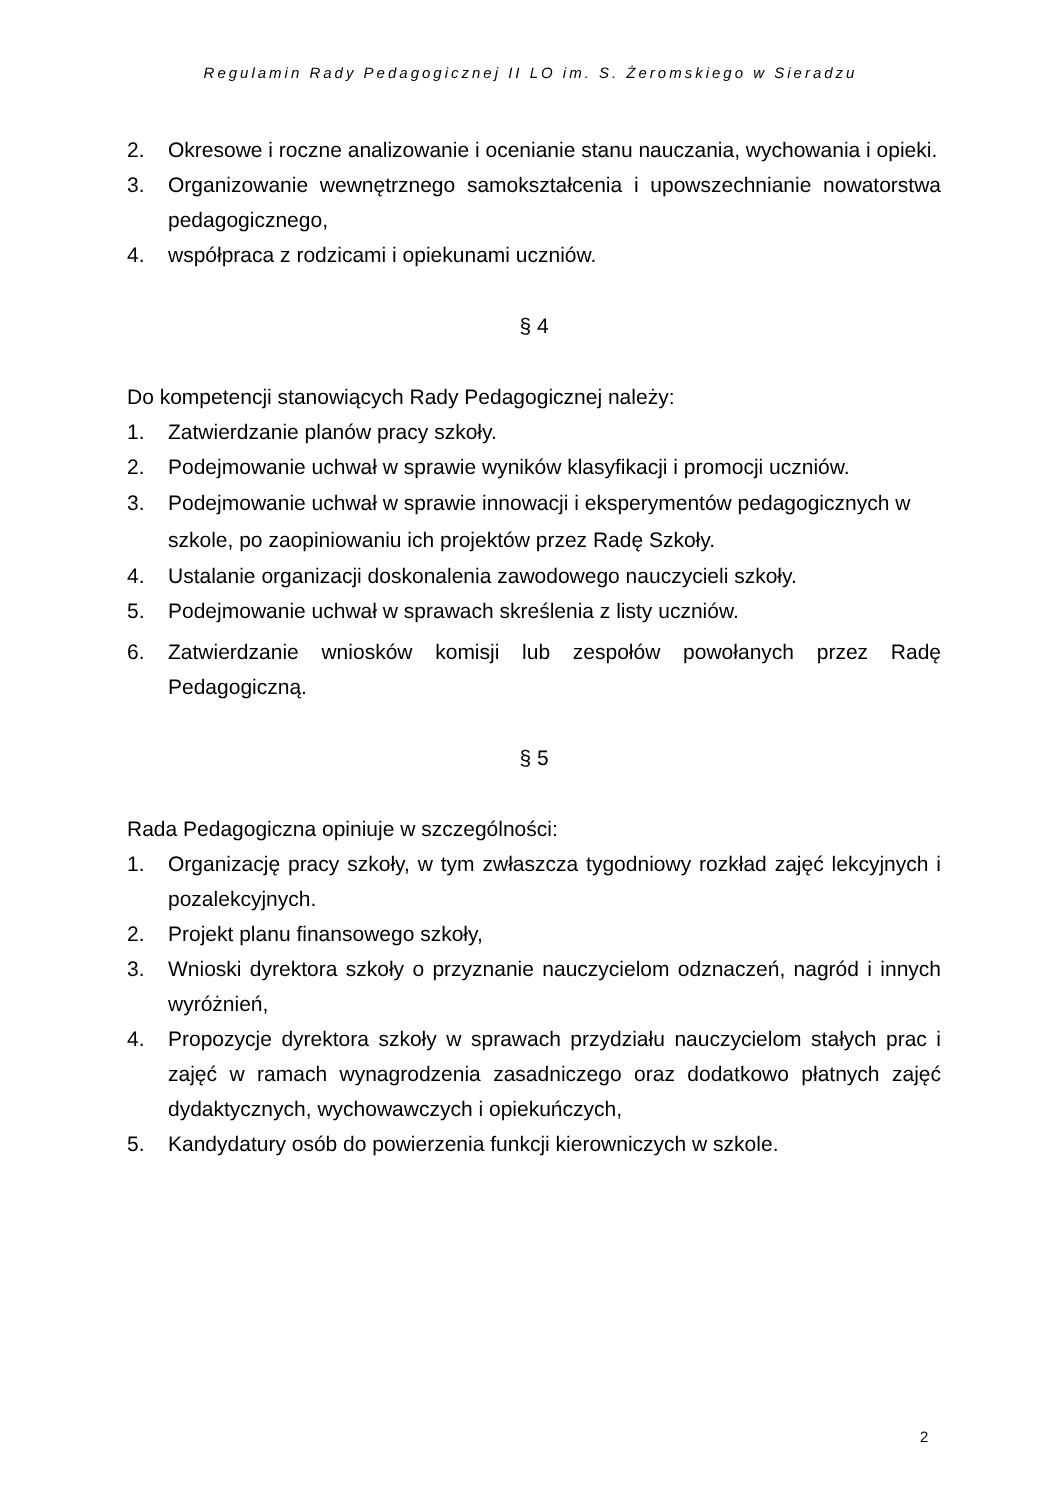Regulamin Rady Pedagogicznej II LO im. S. Żeromskiego w Sieradzu
2. Okresowe i roczne analizowanie i ocenianie stanu nauczania, wychowania i opieki.
3. Organizowanie wewnętrznego samokształcenia i upowszechnianie nowatorstwa pedagogicznego,
4. współpraca z rodzicami i opiekunami uczniów.
§ 4
Do kompetencji stanowiących Rady Pedagogicznej należy:
1. Zatwierdzanie planów pracy szkoły.
2. Podejmowanie uchwał w sprawie wyników klasyfikacji i promocji uczniów.
3. Podejmowanie uchwał w sprawie innowacji i eksperymentów pedagogicznych w szkole, po zaopiniowaniu ich projektów przez Radę Szkoły.
4. Ustalanie organizacji doskonalenia zawodowego nauczycieli szkoły.
5. Podejmowanie uchwał w sprawach skreślenia z listy uczniów.
6. Zatwierdzanie wniosków komisji lub zespołów powołanych przez Radę Pedagogiczną.
§ 5
Rada Pedagogiczna opiniuje w szczególności:
1. Organizację pracy szkoły, w tym zwłaszcza tygodniowy rozkład zajęć lekcyjnych i pozalekcyjnych.
2. Projekt planu finansowego szkoły,
3. Wnioski dyrektora szkoły o przyznanie nauczycielom odznaczeń, nagród i innych wyróżnień,
4. Propozycje dyrektora szkoły w sprawach przydziału nauczycielom stałych prac i zajęć w ramach wynagrodzenia zasadniczego oraz dodatkowo płatnych zajęć dydaktycznych, wychowawczych i opiekuńczych,
5. Kandydatury osób do powierzenia funkcji kierowniczych w szkole.
2